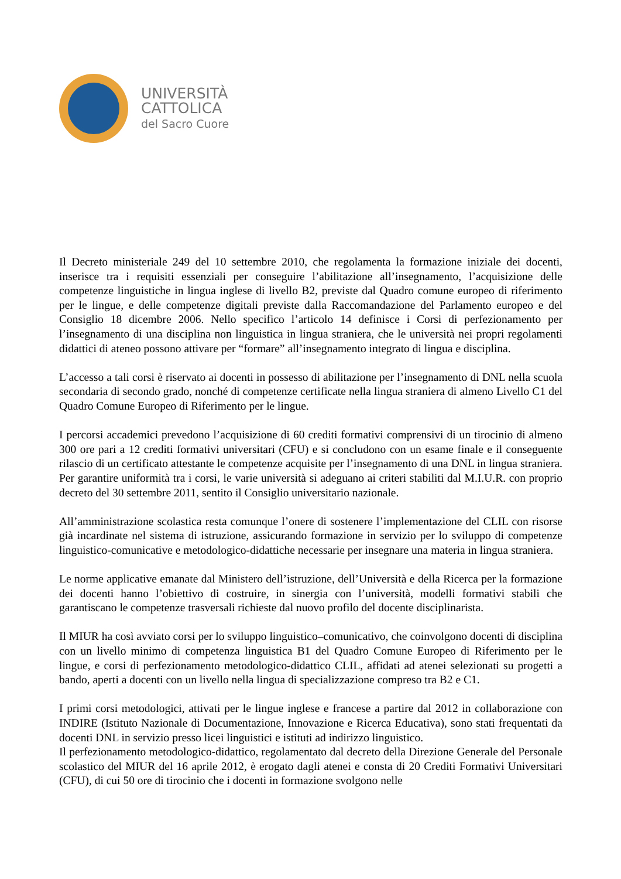UNIVERSITÀ
CATTOLICA
del Sacro Cuore
Il Decreto ministeriale 249 del 10 settembre 2010, che regolamenta la formazione iniziale dei docenti, inserisce tra i requisiti essenziali per conseguire l’abilitazione all’insegnamento, l’acquisizione delle competenze linguistiche in lingua inglese di livello B2, previste dal Quadro comune europeo di riferimento per le lingue, e delle competenze digitali previste dalla Raccomandazione del Parlamento europeo e del Consiglio 18 dicembre 2006. Nello specifico l’articolo 14 definisce i Corsi di perfezionamento per l’insegnamento di una disciplina non linguistica in lingua straniera, che le università nei propri regolamenti didattici di ateneo possono attivare per “formare” all’insegnamento integrato di lingua e disciplina.
L’accesso a tali corsi è riservato ai docenti in possesso di abilitazione per l’insegnamento di DNL nella scuola secondaria di secondo grado, nonché di competenze certificate nella lingua straniera di almeno Livello C1 del Quadro Comune Europeo di Riferimento per le lingue.
I percorsi accademici prevedono l’acquisizione di 60 crediti formativi comprensivi di un tirocinio di almeno 300 ore pari a 12 crediti formativi universitari (CFU) e si concludono con un esame finale e il conseguente rilascio di un certificato attestante le competenze acquisite per l’insegnamento di una DNL in lingua straniera. Per garantire uniformità tra i corsi, le varie università si adeguano ai criteri stabiliti dal M.I.U.R. con proprio decreto del 30 settembre 2011, sentito il Consiglio universitario nazionale.
All’amministrazione scolastica resta comunque l’onere di sostenere l’implementazione del CLIL con risorse già incardinate nel sistema di istruzione, assicurando formazione in servizio per lo sviluppo di competenze linguistico-comunicative e metodologico-didattiche necessarie per insegnare una materia in lingua straniera.
Le norme applicative emanate dal Ministero dell’istruzione, dell’Università e della Ricerca per la formazione dei docenti hanno l’obiettivo di costruire, in sinergia con l’università, modelli formativi stabili che garantiscano le competenze trasversali richieste dal nuovo profilo del docente disciplinarista.
Il MIUR ha così avviato corsi per lo sviluppo linguistico–comunicativo, che coinvolgono docenti di disciplina con un livello minimo di competenza linguistica B1 del Quadro Comune Europeo di Riferimento per le lingue, e corsi di perfezionamento metodologico-didattico CLIL, affidati ad atenei selezionati su progetti a bando, aperti a docenti con un livello nella lingua di specializzazione compreso tra B2 e C1.
I primi corsi metodologici, attivati per le lingue inglese e francese a partire dal 2012 in collaborazione con INDIRE (Istituto Nazionale di Documentazione, Innovazione e Ricerca Educativa), sono stati frequentati da docenti DNL in servizio presso licei linguistici e istituti ad indirizzo linguistico.
Il perfezionamento metodologico-didattico, regolamentato dal decreto della Direzione Generale del Personale scolastico del MIUR del 16 aprile 2012, è erogato dagli atenei e consta di 20 Crediti Formativi Universitari (CFU), di cui 50 ore di tirocinio che i docenti in formazione svolgono nelle